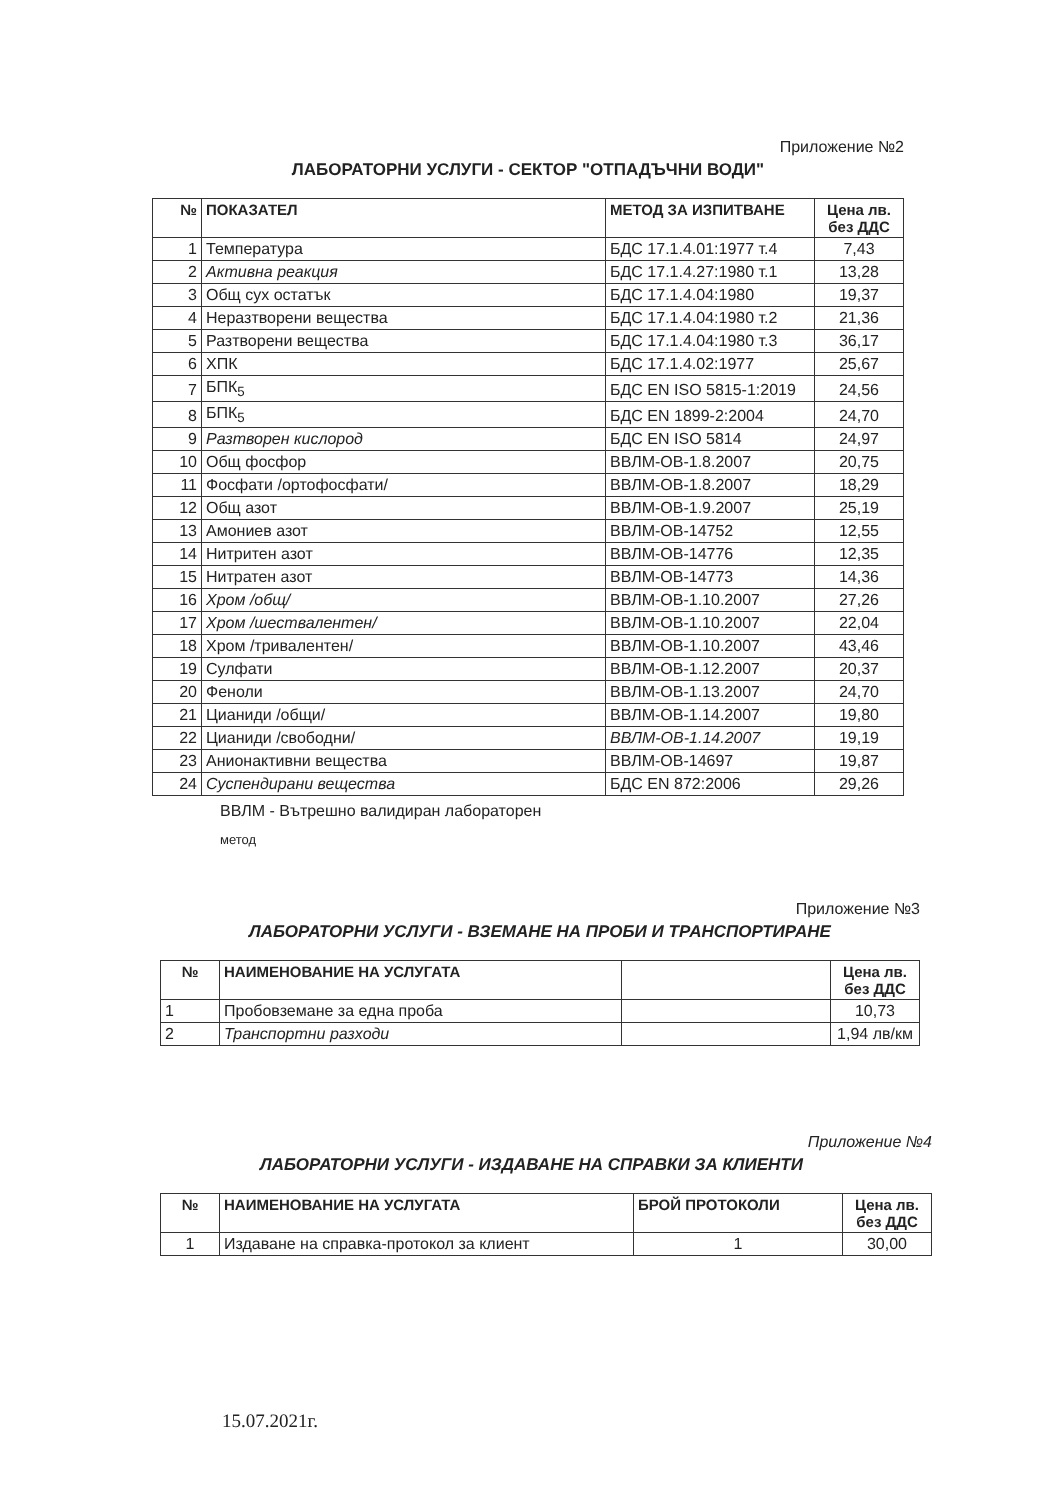Приложение №2
ЛАБОРАТОРНИ УСЛУГИ - СЕКТОР "ОТПАДЪЧНИ ВОДИ"
| № | ПОКАЗАТЕЛ | МЕТОД ЗА ИЗПИТВАНЕ | Цена лв. без ДДС |
| --- | --- | --- | --- |
| 1 | Температура | БДС 17.1.4.01:1977 т.4 | 7,43 |
| 2 | Активна реакция | БДС 17.1.4.27:1980 т.1 | 13,28 |
| 3 | Общ сух остатък | БДС 17.1.4.04:1980 | 19,37 |
| 4 | Неразтворени вещества | БДС 17.1.4.04:1980 т.2 | 21,36 |
| 5 | Разтворени вещества | БДС 17.1.4.04:1980 т.3 | 36,17 |
| 6 | ХПК | БДС 17.1.4.02:1977 | 25,67 |
| 7 | БПК<sub>5</sub> | БДС EN ISO 5815-1:2019 | 24,56 |
| 8 | БПК<sub>5</sub> | БДС EN 1899-2:2004 | 24,70 |
| 9 | Разтворен кислород | БДС EN ISO 5814 | 24,97 |
| 10 | Общ фосфор | ВВЛМ-ОВ-1.8.2007 | 20,75 |
| 11 | Фосфати /ортофосфати/ | ВВЛМ-ОВ-1.8.2007 | 18,29 |
| 12 | Общ азот | ВВЛМ-ОВ-1.9.2007 | 25,19 |
| 13 | Амониев азот | ВВЛМ-ОВ-14752 | 12,55 |
| 14 | Нитритен азот | ВВЛМ-ОВ-14776 | 12,35 |
| 15 | Нитратен азот | ВВЛМ-ОВ-14773 | 14,36 |
| 16 | Хром /общ/ | ВВЛМ-ОВ-1.10.2007 | 27,26 |
| 17 | Хром /шествалентен/ | ВВЛМ-ОВ-1.10.2007 | 22,04 |
| 18 | Хром /тривалентен/ | ВВЛМ-ОВ-1.10.2007 | 43,46 |
| 19 | Сулфати | ВВЛМ-ОВ-1.12.2007 | 20,37 |
| 20 | Феноли | ВВЛМ-ОВ-1.13.2007 | 24,70 |
| 21 | Цианиди /общи/ | ВВЛМ-ОВ-1.14.2007 | 19,80 |
| 22 | Цианиди /свободни/ | ВВЛМ-ОВ-1.14.2007 | 19,19 |
| 23 | Анионактивни вещества | ВВЛМ-ОВ-14697 | 19,87 |
| 24 | Суспендирани вещества | БДС EN 872:2006 | 29,26 |
ВВЛМ - Вътрешно валидиран лабораторен
метод
Приложение №3
ЛАБОРАТОРНИ УСЛУГИ - ВЗЕМАНЕ НА ПРОБИ И ТРАНСПОРТИРАНЕ
| № | НАИМЕНОВАНИЕ НА УСЛУГАТА | | Цена лв. без ДДС |
| --- | --- | --- | --- |
| 1 | Пробовземане за една проба | | 10,73 |
| 2 | Транспортни разходи | | 1,94 лв/км |
Приложение №4
ЛАБОРАТОРНИ УСЛУГИ - ИЗДАВАНЕ НА СПРАВКИ ЗА КЛИЕНТИ
| № | НАИМЕНОВАНИЕ НА УСЛУГАТА | БРОЙ ПРОТОКОЛИ | Цена лв. без ДДС |
| --- | --- | --- | --- |
| 1 | Издаване на справка-протокол за клиент | 1 | 30,00 |
15.07.2021г.